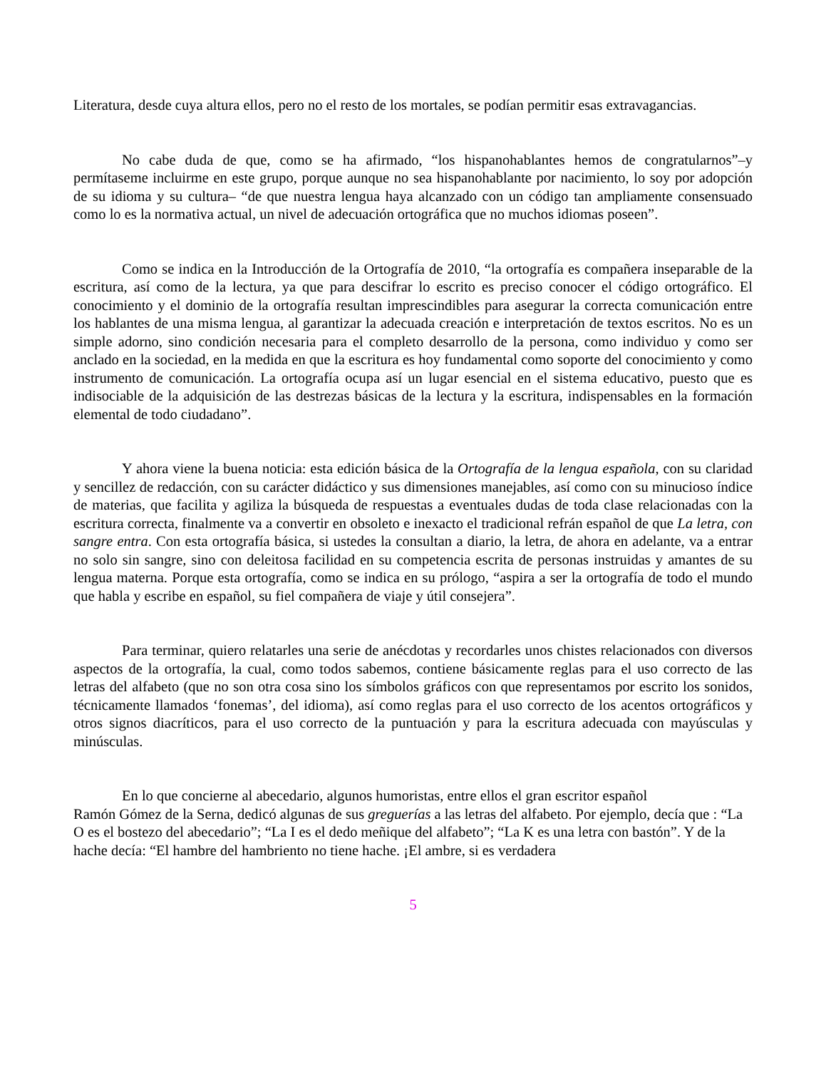Literatura, desde cuya altura ellos, pero no el resto de los mortales, se podían permitir esas extravagancias.
No cabe duda de que, como se ha afirmado, “los hispanohablantes hemos de congratularnos”–y permítaseme incluirme en este grupo, porque aunque no sea hispanohablante por nacimiento, lo soy por adopción de su idioma y su cultura– “de que nuestra lengua haya alcanzado con un código tan ampliamente consensuado como lo es la normativa actual, un nivel de adecuación ortográfica que no muchos idiomas poseen”.
Como se indica en la Introducción de la Ortografía de 2010, “la ortografía es compañera inseparable de la escritura, así como de la lectura, ya que para descifrar lo escrito es preciso conocer el código ortográfico. El conocimiento y el dominio de la ortografía resultan imprescindibles para asegurar la correcta comunicación entre los hablantes de una misma lengua, al garantizar la adecuada creación e interpretación de textos escritos. No es un simple adorno, sino condición necesaria para el completo desarrollo de la persona, como individuo y como ser anclado en la sociedad, en la medida en que la escritura es hoy fundamental como soporte del conocimiento y como instrumento de comunicación. La ortografía ocupa así un lugar esencial en el sistema educativo, puesto que es indisociable de la adquisición de las destrezas básicas de la lectura y la escritura, indispensables en la formación elemental de todo ciudadano”.
Y ahora viene la buena noticia: esta edición básica de la Ortografía de la lengua española, con su claridad y sencillez de redacción, con su carácter didáctico y sus dimensiones manejables, así como con su minucioso índice de materias, que facilita y agiliza la búsqueda de respuestas a eventuales dudas de toda clase relacionadas con la escritura correcta, finalmente va a convertir en obsoleto e inexacto el tradicional refrán español de que La letra, con sangre entra. Con esta ortografía básica, si ustedes la consultan a diario, la letra, de ahora en adelante, va a entrar no solo sin sangre, sino con deleitosa facilidad en su competencia escrita de personas instruidas y amantes de su lengua materna. Porque esta ortografía, como se indica en su prólogo, “aspira a ser la ortografía de todo el mundo que habla y escribe en español, su fiel compañera de viaje y útil consejera”.
Para terminar, quiero relatarles una serie de anécdotas y recordarles unos chistes relacionados con diversos aspectos de la ortografía, la cual, como todos sabemos, contiene básicamente reglas para el uso correcto de las letras del alfabeto (que no son otra cosa sino los símbolos gráficos con que representamos por escrito los sonidos, técnicamente llamados ‘fonemas’, del idioma), así como reglas para el uso correcto de los acentos ortográficos y otros signos diacríticos, para el uso correcto de la puntuación y para la escritura adecuada con mayúsculas y minúsculas.
En lo que concierne al abecedario, algunos humoristas, entre ellos el gran escritor español
Ramón Gómez de la Serna, dedicó algunas de sus greguerías a las letras del alfabeto. Por ejemplo, decía que : “La O es el bostezo del abecedario”; “La I es el dedo meñique del alfabeto”; “La K es una letra con bastón”. Y de la hache decía: “El hambre del hambriento no tiene hache. ¡El ambre, si es verdadera
5